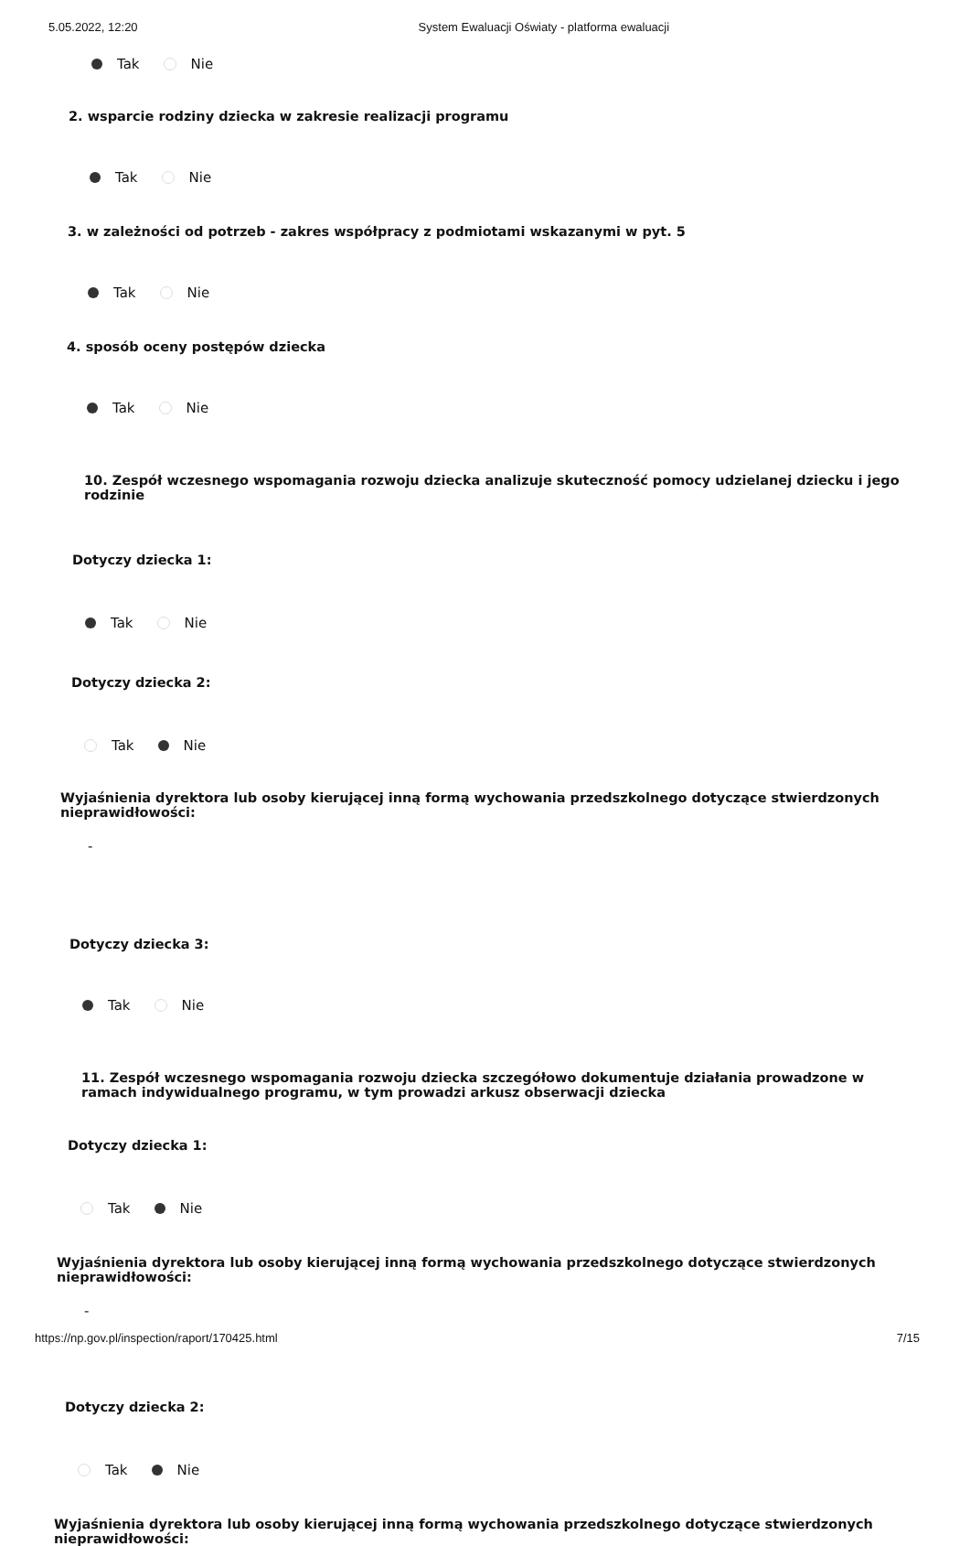5.05.2022, 12:20 System Ewaluacji Oświaty - platforma ewaluacji
Tak Nie
2. wsparcie rodziny dziecka w zakresie realizacji programu
Tak Nie
3. w zależności od potrzeb - zakres współpracy z podmiotami wskazanymi w pyt. 5
Tak Nie
4. sposób oceny postępów dziecka
Tak Nie
10. Zespół wczesnego wspomagania rozwoju dziecka analizuje skuteczność pomocy udzielanej dziecku i jego rodzinie
Dotyczy dziecka 1:
Tak Nie
Dotyczy dziecka 2:
Tak Nie
Wyjaśnienia dyrektora lub osoby kierującej inną formą wychowania przedszkolnego dotyczące stwierdzonych nieprawidłowości:
-
Dotyczy dziecka 3:
Tak Nie
11. Zespół wczesnego wspomagania rozwoju dziecka szczegółowo dokumentuje działania prowadzone w ramach indywidualnego programu, w tym prowadzi arkusz obserwacji dziecka
Dotyczy dziecka 1:
Tak Nie
Wyjaśnienia dyrektora lub osoby kierującej inną formą wychowania przedszkolnego dotyczące stwierdzonych nieprawidłowości:
-
Dotyczy dziecka 2:
Tak Nie
Wyjaśnienia dyrektora lub osoby kierującej inną formą wychowania przedszkolnego dotyczące stwierdzonych nieprawidłowości:
https://np.gov.pl/inspection/raport/170425.html 7/15